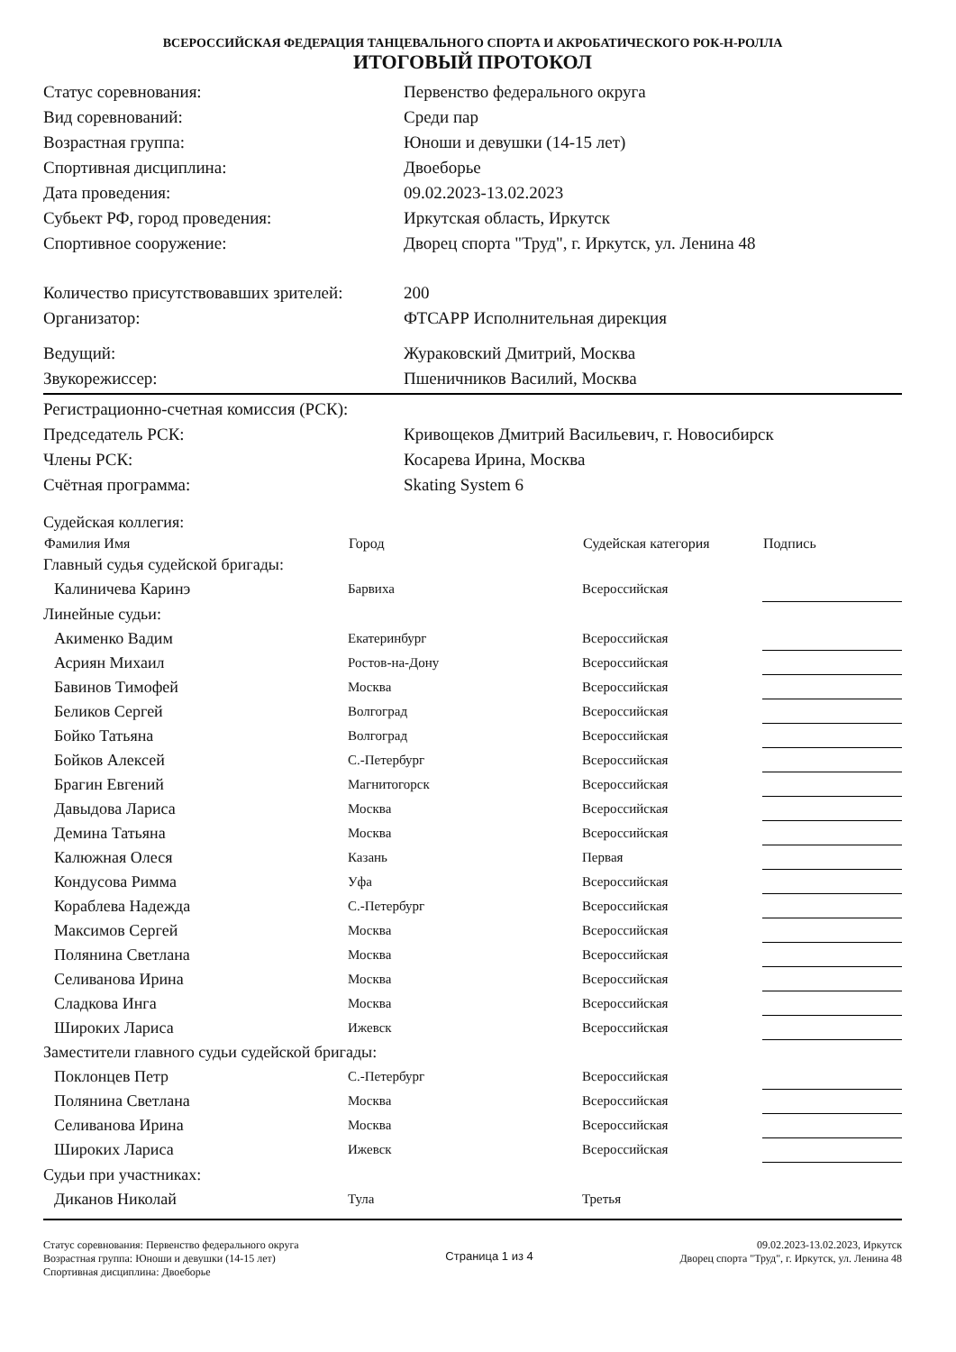ВСЕРОССИЙСКАЯ ФЕДЕРАЦИЯ ТАНЦЕВАЛЬНОГО СПОРТА И АКРОБАТИЧЕСКОГО РОК-Н-РОЛЛА
ИТОГОВЫЙ ПРОТОКОЛ
| Статус соревнования: | Первенство федерального округа |
| Вид соревнований: | Среди пар |
| Возрастная группа: | Юноши и девушки (14-15 лет) |
| Спортивная дисциплина: | Двоеборье |
| Дата проведения: | 09.02.2023-13.02.2023 |
| Субьект РФ, город проведения: | Иркутская область, Иркутск |
| Спортивное сооружение: | Дворец спорта "Труд", г. Иркутск, ул. Ленина 48 |
| Количество присутствовавших зрителей: | 200 |
| Организатор: | ФТСАРР Исполнительная дирекция |
| Ведущий: | Жураковский Дмитрий, Москва |
| Звукорежиссер: | Пшеничников Василий, Москва |
| Регистрационно-счетная комиссия (РСК): | |
| Председатель РСК: | Кривощеков Дмитрий Васильевич, г. Новосибирск |
| Члены РСК: | Косарева Ирина, Москва |
| Счётная программа: | Skating System 6 |
| Судейская коллегия: | | | |
| Фамилия Имя | Город | Судейская категория | Подпись |
| Главный судья судейской бригады: | | | |
| Калиничева Каринэ | Барвиха | Всероссийская | |
| Линейные судьи: | | | |
| Акименко Вадим | Екатеринбург | Всероссийская | |
| Асриян Михаил | Ростов-на-Дону | Всероссийская | |
| Бавинов Тимофей | Москва | Всероссийская | |
| Беликов Сергей | Волгоград | Всероссийская | |
| Бойко Татьяна | Волгоград | Всероссийская | |
| Бойков Алексей | С.-Петербург | Всероссийская | |
| Брагин Евгений | Магнитогорск | Всероссийская | |
| Давыдова Лариса | Москва | Всероссийская | |
| Демина Татьяна | Москва | Всероссийская | |
| Калюжная Олеся | Казань | Первая | |
| Кондусова Римма | Уфа | Всероссийская | |
| Кораблева Надежда | С.-Петербург | Всероссийская | |
| Максимов Сергей | Москва | Всероссийская | |
| Полянина Светлана | Москва | Всероссийская | |
| Селиванова Ирина | Москва | Всероссийская | |
| Сладкова Инга | Москва | Всероссийская | |
| Широких Лариса | Ижевск | Всероссийская | |
| Заместители главного судьи судейской бригады: | | | |
| Поклонцев Петр | С.-Петербург | Всероссийская | |
| Полянина Светлана | Москва | Всероссийская | |
| Селиванова Ирина | Москва | Всероссийская | |
| Широких Лариса | Ижевск | Всероссийская | |
| Судьи при участниках: | | | |
| Диканов Николай | Тула | Третья | |
Статус соревнования: Первенство федерального округа
Возрастная группа: Юноши и девушки (14-15 лет)
Спортивная дисциплина: Двоеборье
Страница 1 из 4
09.02.2023-13.02.2023, Иркутск
Дворец спорта "Труд", г. Иркутск, ул. Ленина 48